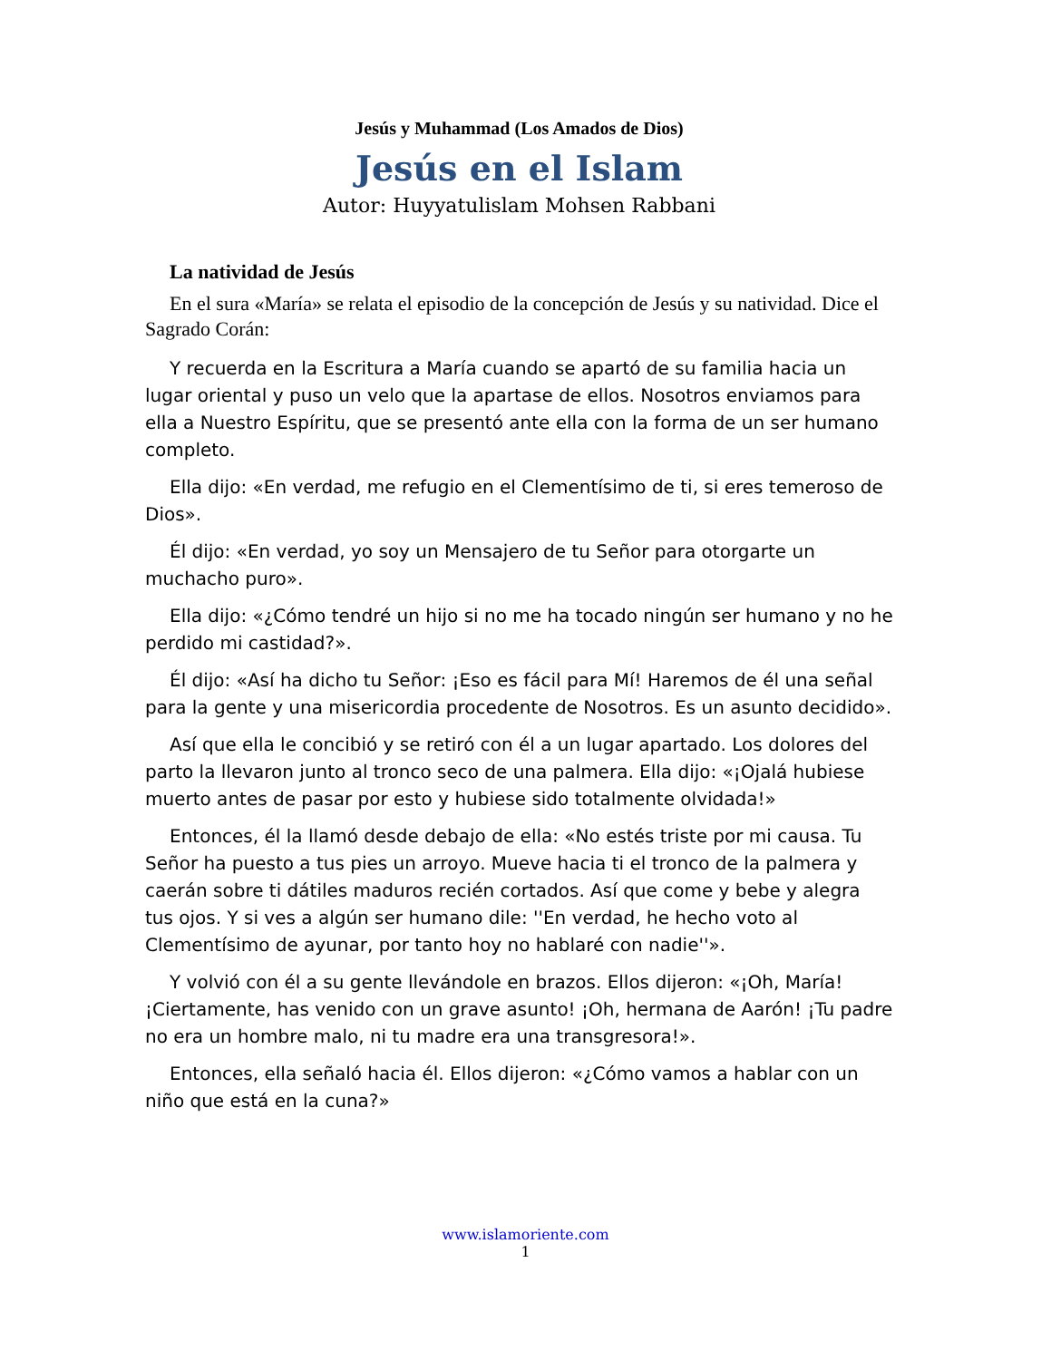Jesús y Muhammad (Los Amados de Dios)
Jesús en el Islam
Autor: Huyyatulislam Mohsen Rabbani
La natividad de Jesús
En el sura «María» se relata el episodio de la concepción de Jesús y su natividad. Dice el Sagrado Corán:
Y recuerda en la Escritura a María cuando se apartó de su familia hacia un lugar oriental y puso un velo que la apartase de ellos. Nosotros enviamos para ella a Nuestro Espíritu, que se presentó ante ella con la forma de un ser humano completo.
Ella dijo: «En verdad, me refugio en el Clementísimo de ti, si eres temeroso de Dios».
Él dijo: «En verdad, yo soy un Mensajero de tu Señor para otorgarte un muchacho puro».
Ella dijo: «¿Cómo tendré un hijo si no me ha tocado ningún ser humano y no he perdido mi castidad?».
Él dijo: «Así ha dicho tu Señor: ¡Eso es fácil para Mí! Haremos de él una señal para la gente y una misericordia procedente de Nosotros. Es un asunto decidido».
Así que ella le concibió y se retiró con él a un lugar apartado. Los dolores del parto la llevaron junto al tronco seco de una palmera. Ella dijo: «¡Ojalá hubiese muerto antes de pasar por esto y hubiese sido totalmente olvidada!»
Entonces, él la llamó desde debajo de ella: «No estés triste por mi causa. Tu Señor ha puesto a tus pies un arroyo. Mueve hacia ti el tronco de la palmera y caerán sobre ti dátiles maduros recién cortados. Así que come y bebe y alegra tus ojos. Y si ves a algún ser humano dile: ''En verdad, he hecho voto al Clementísimo de ayunar, por tanto hoy no hablaré con nadie''».
Y volvió con él a su gente llevándole en brazos. Ellos dijeron: «¡Oh, María! ¡Ciertamente, has venido con un grave asunto! ¡Oh, hermana de Aarón! ¡Tu padre no era un hombre malo, ni tu madre era una transgresora!».
Entonces, ella señaló hacia él. Ellos dijeron: «¿Cómo vamos a hablar con un niño que está en la cuna?»
www.islamoriente.com
1